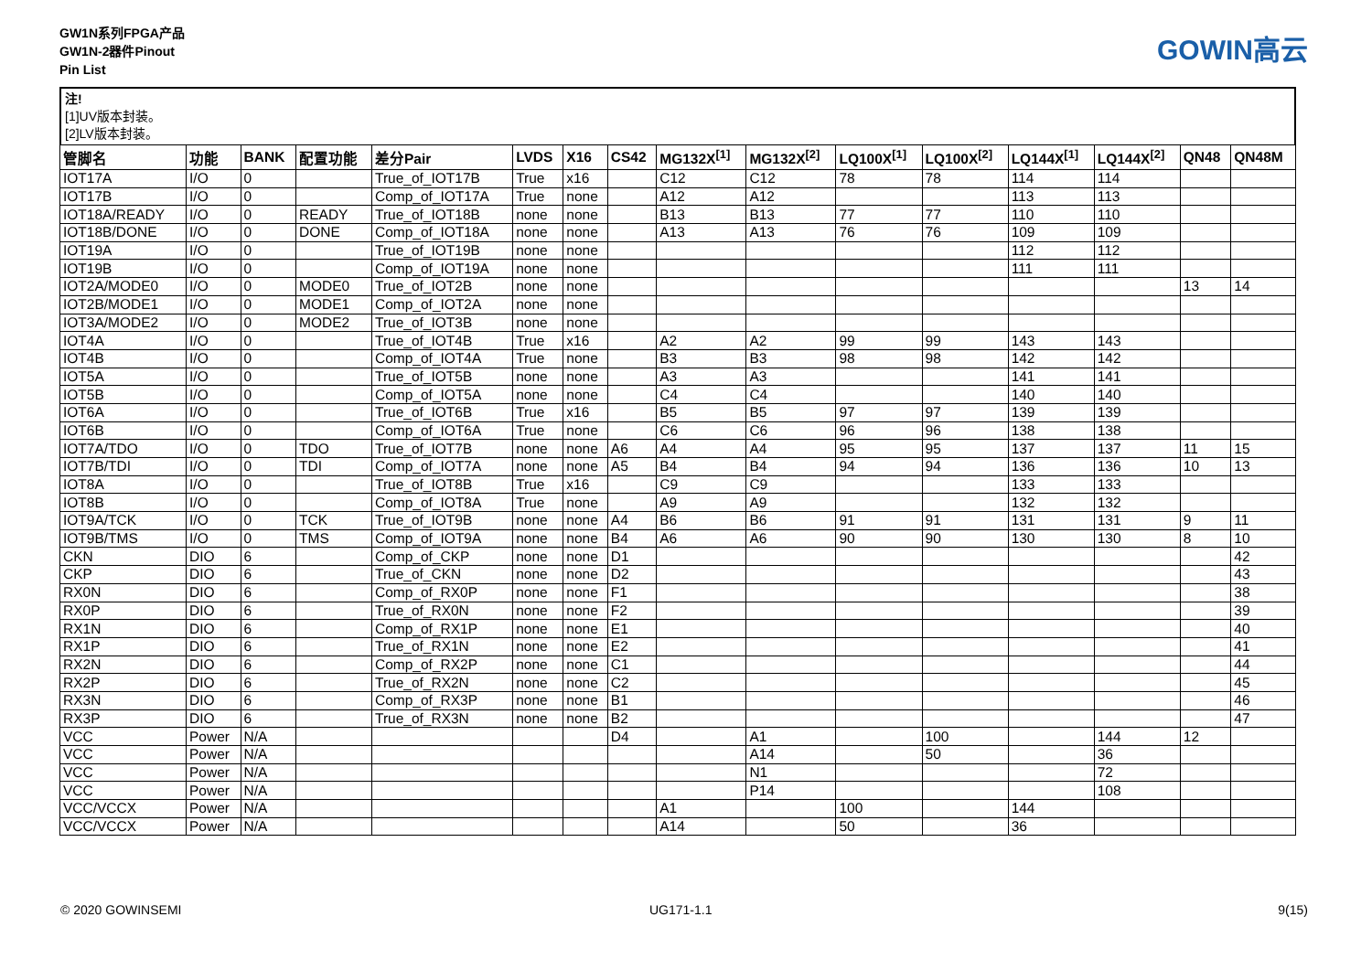GW1N系列FPGA产品
GW1N-2器件Pinout
Pin List
GOWIN高云
注!
[1]UV版本封装。
[2]LV版本封装。
| 管脚名 | 功能 | BANK | 配置功能 | 差分Pair | LVDS | X16 | CS42 | MG132X<sup>[1]</sup> | MG132X<sup>[2]</sup> | LQ100X<sup>[1]</sup> | LQ100X<sup>[2]</sup> | LQ144X<sup>[1]</sup> | LQ144X<sup>[2]</sup> | QN48 | QN48M |
| --- | --- | --- | --- | --- | --- | --- | --- | --- | --- | --- | --- | --- | --- | --- | --- |
| IOT17A | I/O | 0 | | True_of_IOT17B | True | x16 | | C12 | C12 | 78 | 78 | 114 | 114 | | |
| IOT17B | I/O | 0 | | Comp_of_IOT17A | True | none | | A12 | A12 | | | 113 | 113 | | |
| IOT18A/READY | I/O | 0 | READY | True_of_IOT18B | none | none | | B13 | B13 | 77 | 77 | 110 | 110 | | |
| IOT18B/DONE | I/O | 0 | DONE | Comp_of_IOT18A | none | none | | A13 | A13 | 76 | 76 | 109 | 109 | | |
| IOT19A | I/O | 0 | | True_of_IOT19B | none | none | | | | | | 112 | 112 | | |
| IOT19B | I/O | 0 | | Comp_of_IOT19A | none | none | | | | | | 111 | 111 | | |
| IOT2A/MODE0 | I/O | 0 | MODE0 | True_of_IOT2B | none | none | | | | | | | | 13 | 14 |
| IOT2B/MODE1 | I/O | 0 | MODE1 | Comp_of_IOT2A | none | none | | | | | | | | | |
| IOT3A/MODE2 | I/O | 0 | MODE2 | True_of_IOT3B | none | none | | | | | | | | | |
| IOT4A | I/O | 0 | | True_of_IOT4B | True | x16 | | A2 | A2 | 99 | 99 | 143 | 143 | | |
| IOT4B | I/O | 0 | | Comp_of_IOT4A | True | none | | B3 | B3 | 98 | 98 | 142 | 142 | | |
| IOT5A | I/O | 0 | | True_of_IOT5B | none | none | | A3 | A3 | | | 141 | 141 | | |
| IOT5B | I/O | 0 | | Comp_of_IOT5A | none | none | | C4 | C4 | | | 140 | 140 | | |
| IOT6A | I/O | 0 | | True_of_IOT6B | True | x16 | | B5 | B5 | 97 | 97 | 139 | 139 | | |
| IOT6B | I/O | 0 | | Comp_of_IOT6A | True | none | | C6 | C6 | 96 | 96 | 138 | 138 | | |
| IOT7A/TDO | I/O | 0 | TDO | True_of_IOT7B | none | none | A6 | A4 | A4 | 95 | 95 | 137 | 137 | 11 | 15 |
| IOT7B/TDI | I/O | 0 | TDI | Comp_of_IOT7A | none | none | A5 | B4 | B4 | 94 | 94 | 136 | 136 | 10 | 13 |
| IOT8A | I/O | 0 | | True_of_IOT8B | True | x16 | | C9 | C9 | | | 133 | 133 | | |
| IOT8B | I/O | 0 | | Comp_of_IOT8A | True | none | | A9 | A9 | | | 132 | 132 | | |
| IOT9A/TCK | I/O | 0 | TCK | True_of_IOT9B | none | none | A4 | B6 | B6 | 91 | 91 | 131 | 131 | 9 | 11 |
| IOT9B/TMS | I/O | 0 | TMS | Comp_of_IOT9A | none | none | B4 | A6 | A6 | 90 | 90 | 130 | 130 | 8 | 10 |
| CKN | DIO | 6 | | Comp_of_CKP | none | none | D1 | | | | | | | | 42 |
| CKP | DIO | 6 | | True_of_CKN | none | none | D2 | | | | | | | | 43 |
| RX0N | DIO | 6 | | Comp_of_RX0P | none | none | F1 | | | | | | | | 38 |
| RX0P | DIO | 6 | | True_of_RX0N | none | none | F2 | | | | | | | | 39 |
| RX1N | DIO | 6 | | Comp_of_RX1P | none | none | E1 | | | | | | | | 40 |
| RX1P | DIO | 6 | | True_of_RX1N | none | none | E2 | | | | | | | | 41 |
| RX2N | DIO | 6 | | Comp_of_RX2P | none | none | C1 | | | | | | | | 44 |
| RX2P | DIO | 6 | | True_of_RX2N | none | none | C2 | | | | | | | | 45 |
| RX3N | DIO | 6 | | Comp_of_RX3P | none | none | B1 | | | | | | | | 46 |
| RX3P | DIO | 6 | | True_of_RX3N | none | none | B2 | | | | | | | | 47 |
| VCC | Power | N/A | | | | | D4 | | A1 | | 100 | | 144 | 12 | |
| VCC | Power | N/A | | | | | | | A14 | | 50 | | 36 | | |
| VCC | Power | N/A | | | | | | | N1 | | | | 72 | | |
| VCC | Power | N/A | | | | | | | P14 | | | | 108 | | |
| VCC/VCCX | Power | N/A | | | | | | A1 | | 100 | | 144 | | | |
| VCC/VCCX | Power | N/A | | | | | | A14 | | 50 | | 36 | | | |
© 2020 GOWINSEMI UG171-1.1 9(15)